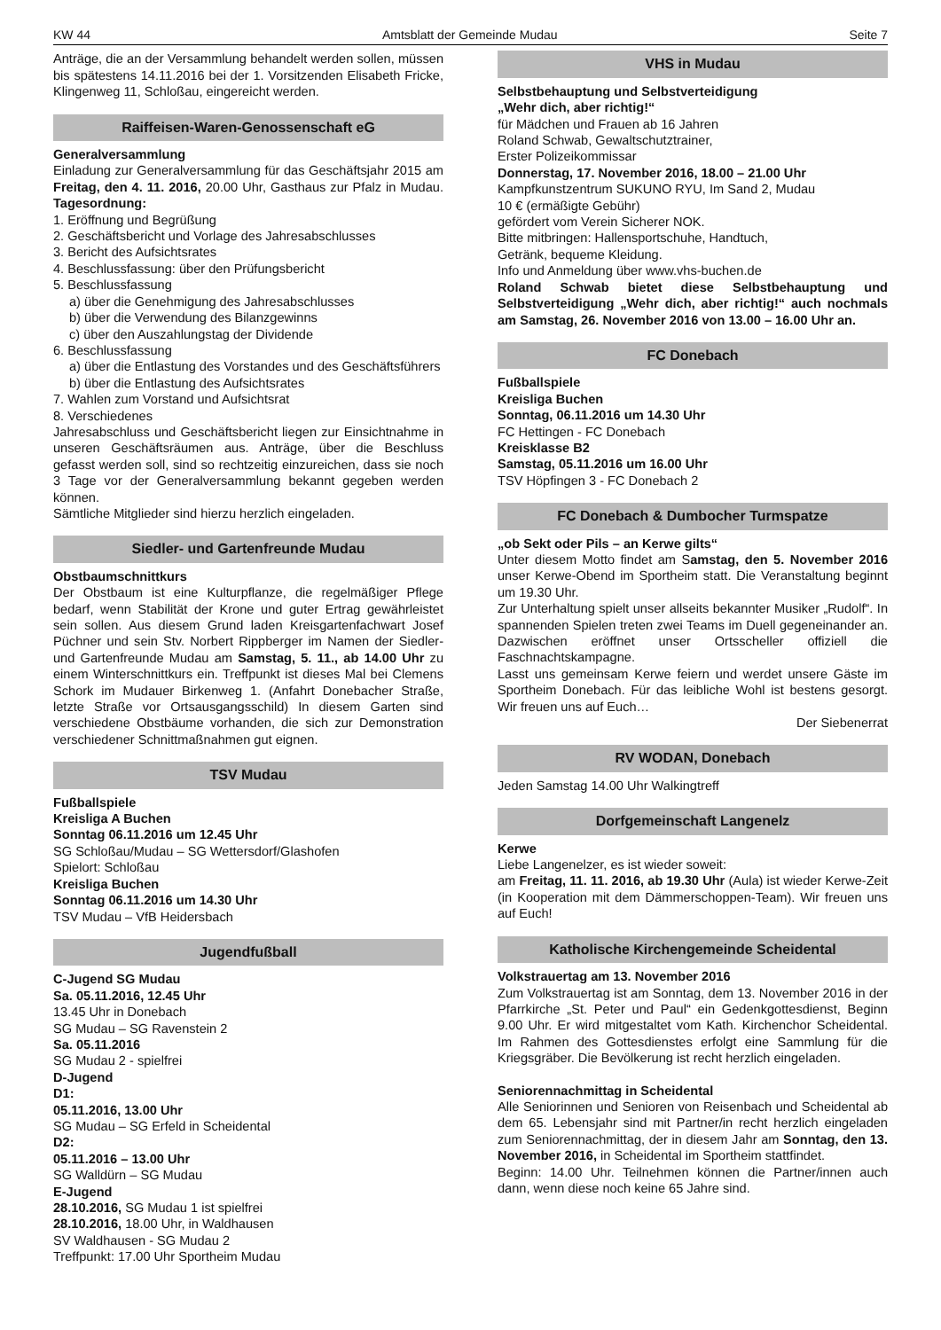KW 44 Amtsblatt der Gemeinde Mudau Seite 7
Anträge, die an der Versammlung behandelt werden sollen, müssen bis spätestens 14.11.2016 bei der 1. Vorsitzenden Elisabeth Fricke, Klingenweg 11, Schloßau, eingereicht werden.
Raiffeisen-Waren-Genossenschaft eG
Generalversammlung
Einladung zur Generalversammlung für das Geschäftsjahr 2015 am Freitag, den 4. 11. 2016, 20.00 Uhr, Gasthaus zur Pfalz in Mudau. Tagesordnung:
1. Eröffnung und Begrüßung
2. Geschäftsbericht und Vorlage des Jahresabschlusses
3. Bericht des Aufsichtsrates
4. Beschlussfassung: über den Prüfungsbericht
5. Beschlussfassung
a) über die Genehmigung des Jahresabschlusses
b) über die Verwendung des Bilanzgewinns
c) über den Auszahlungstag der Dividende
6. Beschlussfassung
a) über die Entlastung des Vorstandes und des Geschäftsführers
b) über die Entlastung des Aufsichtsrates
7. Wahlen zum Vorstand und Aufsichtsrat
8. Verschiedenes
Jahresabschluss und Geschäftsbericht liegen zur Einsichtnahme in unseren Geschäftsräumen aus. Anträge, über die Beschluss gefasst werden soll, sind so rechtzeitig einzureichen, dass sie noch 3 Tage vor der Generalversammlung bekannt gegeben werden können.
Sämtliche Mitglieder sind hierzu herzlich eingeladen.
Siedler- und Gartenfreunde Mudau
Obstbaumschnittkurs
Der Obstbaum ist eine Kulturpflanze, die regelmäßiger Pflege bedarf, wenn Stabilität der Krone und guter Ertrag gewährleistet sein sollen. Aus diesem Grund laden Kreisgartenfachwart Josef Püchner und sein Stv. Norbert Rippberger im Namen der Siedler- und Gartenfreunde Mudau am Samstag, 5. 11., ab 14.00 Uhr zu einem Winterschnittkurs ein. Treffpunkt ist dieses Mal bei Clemens Schork im Mudauer Birkenweg 1. (Anfahrt Donebacher Straße, letzte Straße vor Ortsausgangsschild) In diesem Garten sind verschiedene Obstbäume vorhanden, die sich zur Demonstration verschiedener Schnittmaßnahmen gut eignen.
TSV Mudau
Fußballspiele
Kreisliga A Buchen
Sonntag 06.11.2016 um 12.45 Uhr
SG Schloßau/Mudau – SG Wettersdorf/Glashofen
Spielort: Schloßau
Kreisliga Buchen
Sonntag 06.11.2016 um 14.30 Uhr
TSV Mudau – VfB Heidersbach
Jugendfußball
C-Jugend SG Mudau
Sa. 05.11.2016, 12.45 Uhr
13.45 Uhr in Donebach
SG Mudau – SG Ravenstein 2
Sa. 05.11.2016
SG Mudau 2 - spielfrei
D-Jugend
D1:
05.11.2016, 13.00 Uhr
SG Mudau – SG Erfeld in Scheidental
D2:
05.11.2016 – 13.00 Uhr
SG Walldürn – SG Mudau
E-Jugend
28.10.2016, SG Mudau 1 ist spielfrei
28.10.2016, 18.00 Uhr, in Waldhausen
SV Waldhausen - SG Mudau 2
Treffpunkt: 17.00 Uhr Sportheim Mudau
VHS in Mudau
Selbstbehauptung und Selbstverteidigung
„Wehr dich, aber richtig!“
für Mädchen und Frauen ab 16 Jahren
Roland Schwab, Gewaltschutztrainer,
Erster Polizeikommissar
Donnerstag, 17. November 2016, 18.00 – 21.00 Uhr
Kampfkunstzentrum SUKUNO RYU, Im Sand 2, Mudau
10 € (ermäßigte Gebühr)
gefördert vom Verein Sicherer NOK.
Bitte mitbringen: Hallensportschuhe, Handtuch,
Getränk, bequeme Kleidung.
Info und Anmeldung über www.vhs-buchen.de
Roland Schwab bietet diese Selbstbehauptung und Selbstverteidigung „Wehr dich, aber richtig!“ auch nochmals am Samstag, 26. November 2016 von 13.00 – 16.00 Uhr an.
FC Donebach
Fußballspiele
Kreisliga Buchen
Sonntag, 06.11.2016 um 14.30 Uhr
FC Hettingen - FC Donebach
Kreisklasse B2
Samstag, 05.11.2016 um 16.00 Uhr
TSV Höpfingen 3 - FC Donebach 2
FC Donebach & Dumbocher Turmspatze
„ob Sekt oder Pils – an Kerwe gilts“
Unter diesem Motto findet am Samstag, den 5. November 2016 unser Kerwe-Obend im Sportheim statt. Die Veranstaltung beginnt um 19.30 Uhr.
Zur Unterhaltung spielt unser allseits bekannter Musiker „Rudolf“. In spannenden Spielen treten zwei Teams im Duell gegeneinander an. Dazwischen eröffnet unser Ortsscheller offiziell die Faschnachtskampagne.
Lasst uns gemeinsam Kerwe feiern und werdet unsere Gäste im Sportheim Donebach. Für das leibliche Wohl ist bestens gesorgt. Wir freuen uns auf Euch…
Der Siebenerrat
RV WODAN, Donebach
Jeden Samstag 14.00 Uhr Walkingtreff
Dorfgemeinschaft Langenelz
Kerwe
Liebe Langenelzer, es ist wieder soweit:
am Freitag, 11. 11. 2016, ab 19.30 Uhr (Aula) ist wieder Kerwe-Zeit (in Kooperation mit dem Dämmerschoppen-Team). Wir freuen uns auf Euch!
Katholische Kirchengemeinde Scheidental
Volkstrauertag am 13. November 2016
Zum Volkstrauertag ist am Sonntag, dem 13. November 2016 in der Pfarrkirche „St. Peter und Paul“ ein Gedenkgottesdienst, Beginn 9.00 Uhr. Er wird mitgestaltet vom Kath. Kirchenchor Scheidental. Im Rahmen des Gottesdienstes erfolgt eine Sammlung für die Kriegsgräber. Die Bevölkerung ist recht herzlich eingeladen.
Seniorennachmittag in Scheidental
Alle Seniorinnen und Senioren von Reisenbach und Scheidental ab dem 65. Lebensjahr sind mit Partner/in recht herzlich eingeladen zum Seniorennachmittag, der in diesem Jahr am Sonntag, den 13. November 2016, in Scheidental im Sportheim stattfindet.
Beginn: 14.00 Uhr. Teilnehmen können die Partner/innen auch dann, wenn diese noch keine 65 Jahre sind.